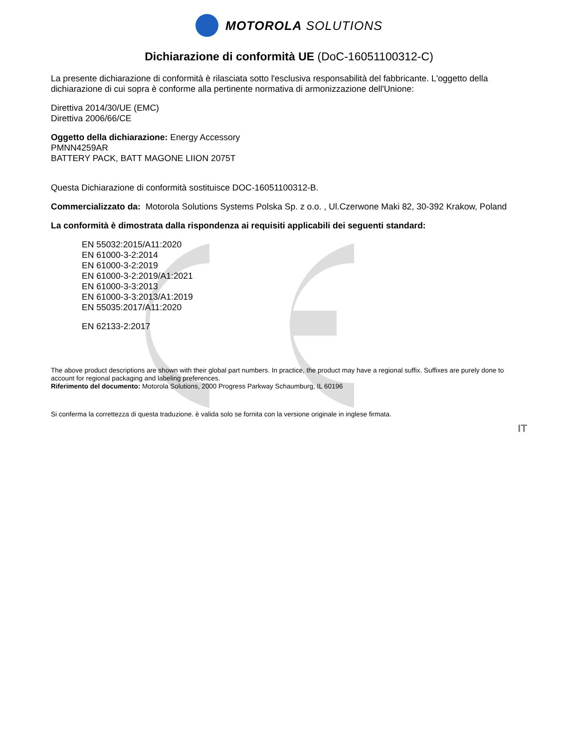MOTOROLA SOLUTIONS
Dichiarazione di conformità UE (DoC-16051100312-C)
La presente dichiarazione di conformità è rilasciata sotto l'esclusiva responsabilità del fabbricante. L'oggetto della dichiarazione di cui sopra è conforme alla pertinente normativa di armonizzazione dell'Unione:
Direttiva 2014/30/UE (EMC)
Direttiva 2006/66/CE
Oggetto della dichiarazione: Energy Accessory
PMNN4259AR
BATTERY PACK, BATT MAGONE LIION 2075T
Questa Dichiarazione di conformità sostituisce DOC-16051100312-B.
Commercializzato da: Motorola Solutions Systems Polska Sp. z o.o. , Ul.Czerwone Maki 82, 30-392 Krakow, Poland
La conformità è dimostrata dalla rispondenza ai requisiti applicabili dei seguenti standard:
EN 55032:2015/A11:2020
EN 61000-3-2:2014
EN 61000-3-2:2019
EN 61000-3-2:2019/A1:2021
EN 61000-3-3:2013
EN 61000-3-3:2013/A1:2019
EN 55035:2017/A11:2020
EN 62133-2:2017
The above product descriptions are shown with their global part numbers. In practice, the product may have a regional suffix. Suffixes are purely done to account for regional packaging and labeling preferences.
Riferimento del documento: Motorola Solutions, 2000 Progress Parkway Schaumburg, IL 60196
Si conferma la correttezza di questa traduzione. è valida solo se fornita con la versione originale in inglese firmata.
IT